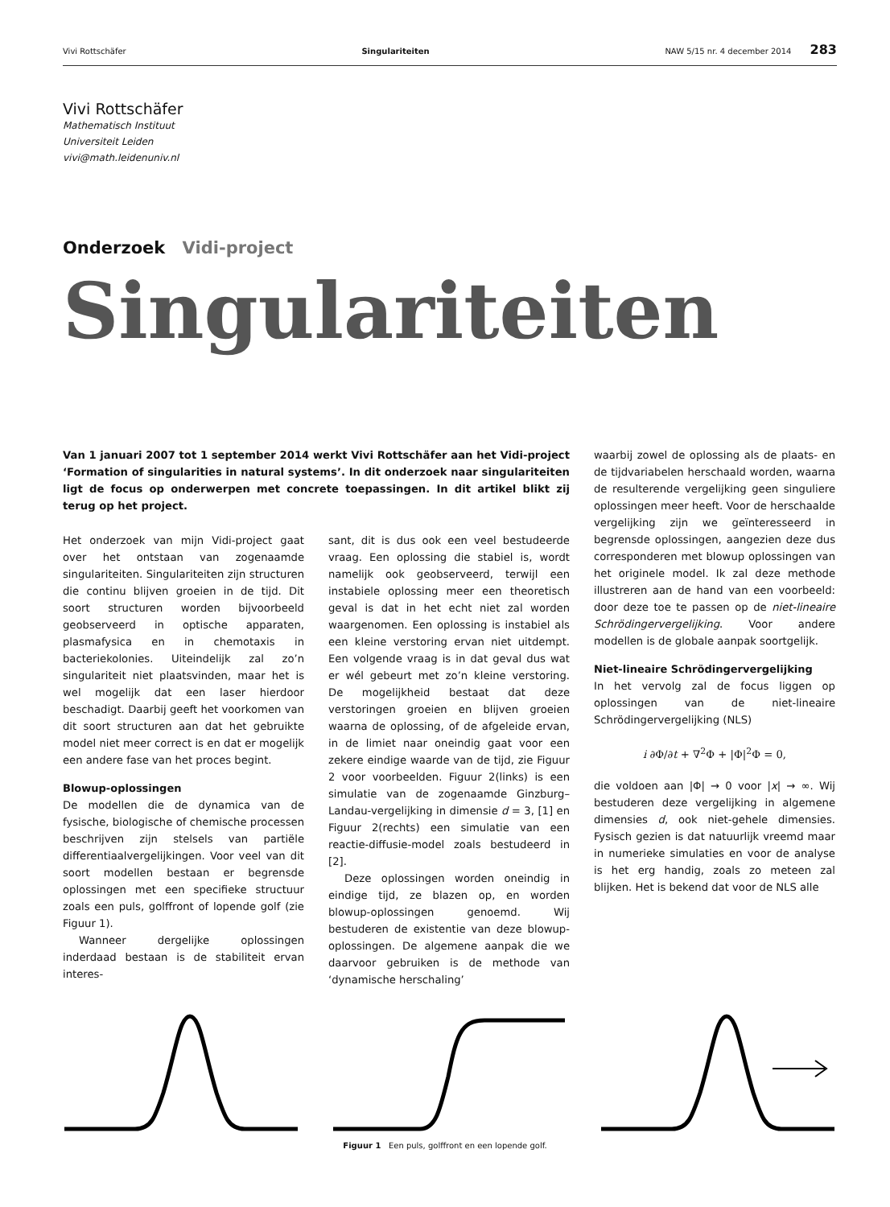Vivi Rottschäfer Singulariteiten NAW 5/15 nr. 4 december 2014 283
Vivi Rottschäfer
Mathematisch Instituut
Universiteit Leiden
vivi@math.leidenuniv.nl
Onderzoek Vidi-project
Singulariteiten
Van 1 januari 2007 tot 1 september 2014 werkt Vivi Rottschäfer aan het Vidi-project ‘Formation of singularities in natural systems’. In dit onderzoek naar singulariteiten ligt de focus op onderwerpen met concrete toepassingen. In dit artikel blikt zij terug op het project.
Het onderzoek van mijn Vidi-project gaat over het ontstaan van zogenaamde singulariteiten. Singulariteiten zijn structuren die continu blijven groeien in de tijd. Dit soort structuren worden bijvoorbeeld geobserveerd in optische apparaten, plasmafysica en in chemotaxis in bacteriekolonies. Uiteindelijk zal zo’n singulariteit niet plaatsvinden, maar het is wel mogelijk dat een laser hierdoor beschadigt. Daarbij geeft het voorkomen van dit soort structuren aan dat het gebruikte model niet meer correct is en dat er mogelijk een andere fase van het proces begint.
Blowup-oplossingen
De modellen die de dynamica van de fysische, biologische of chemische processen beschrijven zijn stelsels van partiële differentiaalvergelijkingen. Voor veel van dit soort modellen bestaan er begrensde oplossingen met een specifieke structuur zoals een puls, golffront of lopende golf (zie Figuur 1).
Wanneer dergelijke oplossingen inderdaad bestaan is de stabiliteit ervan interes-
sant, dit is dus ook een veel bestudeerde vraag. Een oplossing die stabiel is, wordt namelijk ook geobserveerd, terwijl een instabiele oplossing meer een theoretisch geval is dat in het echt niet zal worden waargenomen. Een oplossing is instabiel als een kleine verstoring ervan niet uitdempt. Een volgende vraag is in dat geval dus wat er wél gebeurt met zo’n kleine verstoring. De mogelijkheid bestaat dat deze verstoringen groeien en blijven groeien waarna de oplossing, of de afgeleide ervan, in de limiet naar oneindig gaat voor een zekere eindige waarde van de tijd, zie Figuur 2 voor voorbeelden. Figuur 2(links) is een simulatie van de zogenaamde Ginzburg–Landau-vergelijking in dimensie d = 3, [1] en Figuur 2(rechts) een simulatie van een reactie-diffusie-model zoals bestudeerd in [2].
Deze oplossingen worden oneindig in eindige tijd, ze blazen op, en worden blowup-oplossingen genoemd. Wij bestuderen de existentie van deze blowup-oplossingen. De algemene aanpak die we daarvoor gebruiken is de methode van ‘dynamische herschaling’
waarbij zowel de oplossing als de plaats- en de tijdvariabelen herschaald worden, waarna de resulterende vergelijking geen singuliere oplossingen meer heeft. Voor de herschaalde vergelijking zijn we geïnteresseerd in begrensde oplossingen, aangezien deze dus corresponderen met blowup oplossingen van het originele model. Ik zal deze methode illustreren aan de hand van een voorbeeld: door deze toe te passen op de niet-lineaire Schrödingervergelijking. Voor andere modellen is de globale aanpak soortgelijk.
Niet-lineaire Schrödingervergelijking
In het vervolg zal de focus liggen op oplossingen van de niet-lineaire Schrödingervergelijking (NLS)
i ∂Φ/∂t + ∇<sup>2</sup>Φ + |Φ|<sup>2</sup>Φ = 0,
die voldoen aan |Φ| → 0 voor |x| → ∞. Wij bestuderen deze vergelijking in algemene dimensies d, ook niet-gehele dimensies. Fysisch gezien is dat natuurlijk vreemd maar in numerieke simulaties en voor de analyse is het erg handig, zoals zo meteen zal blijken. Het is bekend dat voor de NLS alle
Figuur 1 Een puls, golffront en een lopende golf.